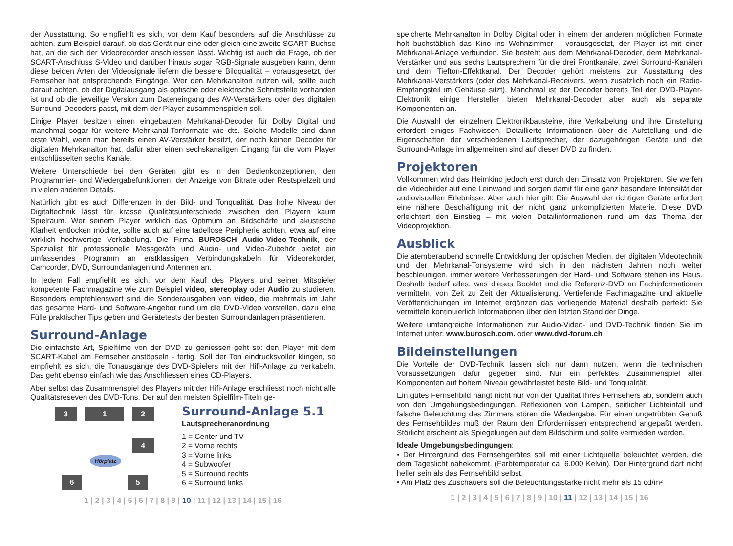der Ausstattung. So empfiehlt es sich, vor dem Kauf besonders auf die Anschlüsse zu achten, zum Beispiel darauf, ob das Gerät nur eine oder gleich eine zweite SCART-Buchse hat, an die sich der Videorecorder anschliessen lässt. Wichtig ist auch die Frage, ob der SCART-Anschluss S-Video und darüber hinaus sogar RGB-Signale ausgeben kann, denn diese beiden Arten der Videosignale liefern die bessere Bildqualität – vorausgesetzt, der Fernseher hat entsprechende Eingänge. Wer den Mehrkanalton nutzen will, sollte auch darauf achten, ob der Digitalausgang als optische oder elektrische Schnittstelle vorhanden ist und ob die jeweilige Version zum Dateneingang des AV-Verstärkers oder des digitalen Surround-Decoders passt, mit dem der Player zusammenspielen soll.
Einige Player besitzen einen eingebauten Mehrkanal-Decoder für Dolby Digital und manchmal sogar für weitere Mehrkanal-Tonformate wie dts. Solche Modelle sind dann erste Wahl, wenn man bereits einen AV-Verstärker besitzt, der noch keinen Decoder für digitalen Mehrkanalton hat, dafür aber einen sechskanaligen Eingang für die vom Player entschlüsselten sechs Kanäle.
Weitere Unterschiede bei den Geräten gibt es in den Bedienkonzeptionen, den Programmier- und Wiedergabefunktionen, der Anzeige von Bitrate oder Restspielzeit und in vielen anderen Details.
Natürlich gibt es auch Differenzen in der Bild- und Tonqualität. Das hohe Niveau der Digitaltechnik lässt für krasse Qualitätsunterschiede zwischen den Playern kaum Spielraum. Wer seinem Player wirklich das Optimum an Bildschärfe und akustische Klarheit entlocken möchte, sollte auch auf eine tadellose Peripherie achten, etwa auf eine wirklich hochwertige Verkabelung. Die Firma BUROSCH Audio-Video-Technik, der Spezialist für professionelle Messgeräte und Audio- und Video-Zubehör bietet ein umfassendes Programm an erstklassigen Verbindungskabeln für Videorekorder, Camcorder, DVD, Surroundanlagen und Antennen an.
In jedem Fall empfiehlt es sich, vor dem Kauf des Players und seiner Mitspieler kompetente Fachmagazine wie zum Beispiel video, stereoplay oder Audio zu studieren. Besonders empfehlenswert sind die Sonderausgaben von video, die mehrmals im Jahr das gesamte Hard- und Software-Angebot rund um die DVD-Video vorstellen, dazu eine Fülle praktischer Tips geben und Gerätetests der besten Surroundanlagen präsentieren.
Surround-Anlage
Die einfachste Art, Spielfilme von der DVD zu geniessen geht so: den Player mit dem SCART-Kabel am Fernseher anstöpseln - fertig. Soll der Ton eindrucksvoller klingen, so empfiehlt es sich, die Tonausgänge des DVD-Spielers mit der Hifi-Anlage zu verkabeln. Das geht ebenso einfach wie das Anschliessen eines CD-Players.
Aber selbst das Zusammenspiel des Players mit der Hifi-Anlage erschliesst noch nicht alle Qualitätsreseven des DVD-Tons. Der auf den meisten Spielfilm-Titeln ge-
3 1 2
4
Hörplatz
6 5
Surround-Anlage 5.1
Lautsprecheranordnung
1 = Center und TV
2 = Vorne rechts
3 = Vorne links
4 = Subwoofer
5 = Surround rechts
6 = Surround links
1 | 2 | 3 | 4 | 5 | 6 | 7 | 8 | 9 | 10 | 11 | 12 | 13 | 14 | 15 | 16
speicherte Mehrkanalton in Dolby Digital oder in einem der anderen möglichen Formate holt buchstäblich das Kino ins Wohnzimmer – vorausgesetzt, der Player ist mit einer Mehrkanal-Anlage verbunden. Sie besteht aus dem Mehrkanal-Decoder, dem Mehrkanal-Verstärker und aus sechs Lautsprechern für die drei Frontkanäle, zwei Surround-Kanälen und dem Tiefton-Effektkanal. Der Decoder gehört meistens zur Ausstattung des Mehrkanal-Verstärkers (oder des Mehrkanal-Receivers, wenn zusätzlich noch ein Radio-Empfangsteil im Gehäuse sitzt). Manchmal ist der Decoder bereits Teil der DVD-Player-Elektronik; einige Hersteller bieten Mehrkanal-Decoder aber auch als separate Komponenten an.
Die Auswahl der einzelnen Elektronikbausteine, ihre Verkabelung und ihre Einstellung erfordert einiges Fachwissen. Detaillierte Informationen über die Aufstellung und die Eigenschaften der verschiedenen Lautsprecher, der dazugehörigen Geräte und die Surround-Anlage im allgemeinen sind auf dieser DVD zu finden.
Projektoren
Vollkommen wird das Heimkino jedoch erst durch den Einsatz von Projektoren. Sie werfen die Videobilder auf eine Leinwand und sorgen damit für eine ganz besondere Intensität der audiovisuellen Erlebnisse. Aber auch hier gilt: Die Auswahl der richtigen Geräte erfordert eine nähere Beschäftigung mit der nicht ganz unkomplizierten Materie. Diese DVD erleichtert den Einstieg – mit vielen Detailinformationen rund um das Thema der Videoprojektion.
Ausblick
Die atemberaubend schnelle Entwicklung der optischen Medien, der digitalen Videotechnik und der Mehrkanal-Tonsysteme wird sich in den nächsten Jahren noch weiter beschleunigen, immer weitere Verbesserungen der Hard- und Software stehen ins Haus. Deshalb bedarf alles, was dieses Booklet und die Referenz-DVD an Fachinformationen vermitteln, von Zeit zu Zeit der Aktualisierung. Vertiefende Fachmagazine und aktuelle Veröffentlichungen im Internet ergänzen das vorliegende Material deshalb perfekt: Sie vermitteln kontinuierlich Informationen über den letzten Stand der Dinge.
Weitere umfangreiche Informationen zur Audio-Video- und DVD-Technik finden Sie im Internet unter: www.burosch.com. oder www.dvd-forum.ch
Bildeinstellungen
Die Vorteile der DVD-Technik lassen sich nur dann nutzen, wenn die technischen Voraussetzungen dafür gegeben sind. Nur ein perfektes Zusammenspiel aller Komponenten auf hohem Niveau gewährleistet beste Bild- und Tonqualität.
Ein gutes Fernsehbild hängt nicht nur von der Qualität Ihres Fernsehers ab, sondern auch von den Umgebungsbedingungen. Reflexionen von Lampen, seitlicher Lichteinfall und falsche Beleuchtung des Zimmers stören die Wiedergabe. Für einen ungetrübten Genuß des Fernsehbildes muß der Raum den Erfordernissen entsprechend angepaßt werden. Störlicht erscheint als Spiegelungen auf dem Bildschirm und sollte vermieden werden.
Ideale Umgebungsbedingungen:
• Der Hintergrund des Fernsehgerätes soll mit einer Lichtquelle beleuchtet werden, die dem Tageslicht nahekommt. (Farbtemperatur ca. 6.000 Kelvin). Der Hintergrund darf nicht heller sein als das Fernsehbild selbst.
• Am Platz des Zuschauers soll die Beleuchtungsstärke nicht mehr als 15 cd/m²
1 | 2 | 3 | 4 | 5 | 6 | 7 | 8 | 9 | 10 | 11 | 12 | 13 | 14 | 15 | 16